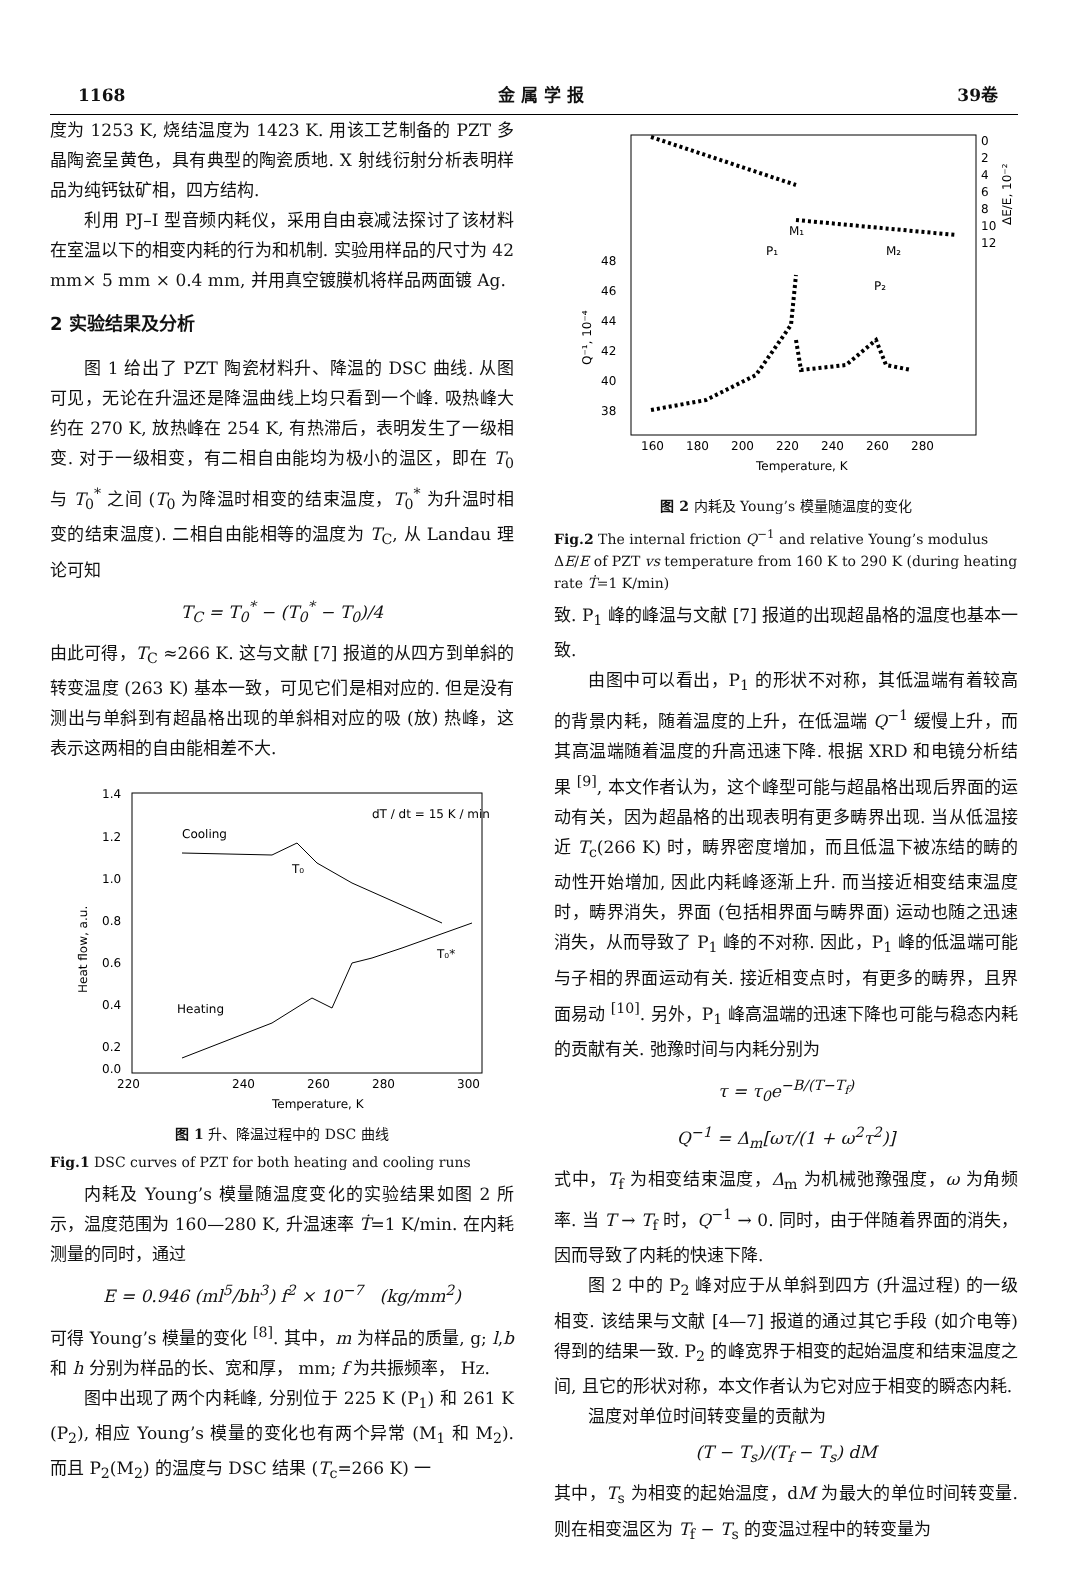1168 金 属 学 报 39卷
度为 1253 K, 烧结温度为 1423 K. 用该工艺制备的 PZT 多晶陶瓷呈黄色，具有典型的陶瓷质地. X 射线衍射分析表明样品为纯钙钛矿相，四方结构.
利用 PJ–I 型音频内耗仪，采用自由衰减法探讨了该材料在室温以下的相变内耗的行为和机制. 实验用样品的尺寸为 42 mm× 5 mm × 0.4 mm, 并用真空镀膜机将样品两面镀 Ag.
2 实验结果及分析
图 1 给出了 PZT 陶瓷材料升、降温的 DSC 曲线. 从图可见，无论在升温还是降温曲线上均只看到一个峰. 吸热峰大约在 270 K, 放热峰在 254 K, 有热滞后，表明发生了一级相变. 对于一级相变，有二相自由能均为极小的温区，即在 T<sub>0</sub> 与 T<sub>0</sub><sup>*</sup> 之间 (T<sub>0</sub> 为降温时相变的结束温度，T<sub>0</sub><sup>*</sup> 为升温时相变的结束温度). 二相自由能相等的温度为 T<sub>C</sub>, 从 Landau 理论可知
T<sub>C</sub> = T<sub>0</sub><sup>*</sup> − (T<sub>0</sub><sup>*</sup> − T<sub>0</sub>)/4
由此可得，T<sub>C</sub> ≈266 K. 这与文献 [7] 报道的从四方到单斜的转变温度 (263 K) 基本一致，可见它们是相对应的. 但是没有测出与单斜到有超晶格出现的单斜相对应的吸 (放) 热峰，这表示这两相的自由能相差不大.
1.4
1.2
1.0
0.8
0.6
0.4
0.2
0.0
220
240
260
280
300
Temperature, K
Heat flow, a.u.
dT / dt = 15 K / min
Cooling
T₀
Heating
T₀*
图 1 升、降温过程中的 DSC 曲线
Fig.1 DSC curves of PZT for both heating and cooling runs
内耗及 Young’s 模量随温度变化的实验结果如图 2 所示，温度范围为 160—280 K, 升温速率 Ṫ=1 K/min. 在内耗测量的同时，通过
E = 0.946 (ml<sup>5</sup>/bh<sup>3</sup>) f<sup>2</sup> × 10<sup>−7</sup> (kg/mm<sup>2</sup>)
可得 Young’s 模量的变化 <sup>[8]</sup>. 其中，m 为样品的质量, g; l,b 和 h 分别为样品的长、宽和厚， mm; f 为共振频率， Hz.
图中出现了两个内耗峰, 分别位于 225 K (P<sub>1</sub>) 和 261 K (P<sub>2</sub>), 相应 Young’s 模量的变化也有两个异常 (M<sub>1</sub> 和 M<sub>2</sub>). 而且 P<sub>2</sub>(M<sub>2</sub>) 的温度与 DSC 结果 (T<sub>c</sub>=266 K) 一
48
46
44
42
40
38
0
2
4
6
8
10
12
160
180
200
220
240
260
280
Temperature, K
Q⁻¹, 10⁻⁴
ΔE/E, 10⁻²
P₁
M₁
M₂
P₂
图 2 内耗及 Young’s 模量随温度的变化
Fig.2 The internal friction Q<sup>−1</sup> and relative Young’s modulus ΔE/E of PZT vs temperature from 160 K to 290 K (during heating rate Ṫ=1 K/min)
致. P<sub>1</sub> 峰的峰温与文献 [7] 报道的出现超晶格的温度也基本一致.
由图中可以看出，P<sub>1</sub> 的形状不对称，其低温端有着较高的背景内耗，随着温度的上升，在低温端 Q<sup>−1</sup> 缓慢上升，而其高温端随着温度的升高迅速下降. 根据 XRD 和电镜分析结果 <sup>[9]</sup>, 本文作者认为，这个峰型可能与超晶格出现后界面的运动有关，因为超晶格的出现表明有更多畴界出现. 当从低温接近 T<sub>c</sub>(266 K) 时，畴界密度增加，而且低温下被冻结的畴的动性开始增加, 因此内耗峰逐渐上升. 而当接近相变结束温度时，畴界消失，界面 (包括相界面与畴界面) 运动也随之迅速消失，从而导致了 P<sub>1</sub> 峰的不对称. 因此，P<sub>1</sub> 峰的低温端可能与子相的界面运动有关. 接近相变点时，有更多的畴界，且界面易动 <sup>[10]</sup>. 另外，P<sub>1</sub> 峰高温端的迅速下降也可能与稳态内耗的贡献有关. 弛豫时间与内耗分别为
τ = τ<sub>0</sub>e<sup>−B/(T−T<sub>f</sub>)</sup>
Q<sup>−1</sup> = Δ<sub>m</sub>[ωτ/(1 + ω<sup>2</sup>τ<sup>2</sup>)]
式中，T<sub>f</sub> 为相变结束温度，Δ<sub>m</sub> 为机械弛豫强度，ω 为角频率. 当 T → T<sub>f</sub> 时，Q<sup>−1</sup> → 0. 同时，由于伴随着界面的消失，因而导致了内耗的快速下降.
图 2 中的 P<sub>2</sub> 峰对应于从单斜到四方 (升温过程) 的一级相变. 该结果与文献 [4—7] 报道的通过其它手段 (如介电等) 得到的结果一致. P<sub>2</sub> 的峰宽界于相变的起始温度和结束温度之间, 且它的形状对称，本文作者认为它对应于相变的瞬态内耗.
温度对单位时间转变量的贡献为
(T − T<sub>s</sub>)/(T<sub>f</sub> − T<sub>s</sub>) dM
其中，T<sub>s</sub> 为相变的起始温度，dM 为最大的单位时间转变量. 则在相变温区为 T<sub>f</sub> − T<sub>s</sub> 的变温过程中的转变量为